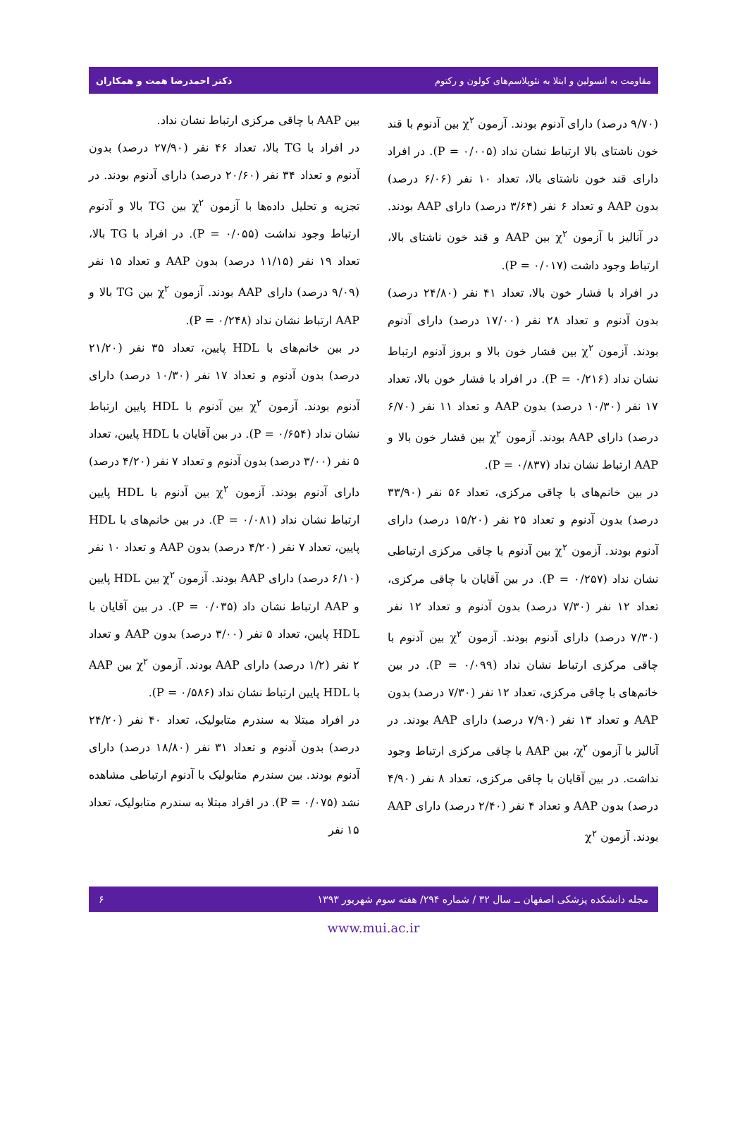مقاومت به انسولین و ابتلا به نئوپلاسم‌های کولون و رکتوم دکتر احمدرضا همت و همکاران
(۹/۷۰ درصد) دارای آدنوم بودند. آزمون χ<sup>۲</sup> بین آدنوم با قند خون ناشتای بالا ارتباط نشان نداد (P = ۰/۰۰۵). در افراد دارای قند خون ناشتای بالا، تعداد ۱۰ نفر (۶/۰۶ درصد) بدون AAP و تعداد ۶ نفر (۳/۶۴ درصد) دارای AAP بودند. در آنالیز با آزمون χ<sup>۲</sup> بین AAP و قند خون ناشتای بالا، ارتباط وجود داشت (P = ۰/۰۱۷).
در افراد با فشار خون بالا، تعداد ۴۱ نفر (۲۴/۸۰ درصد) بدون آدنوم و تعداد ۲۸ نفر (۱۷/۰۰ درصد) دارای آدنوم بودند. آزمون χ<sup>۲</sup> بین فشار خون بالا و بروز آدنوم ارتباط نشان نداد (P = ۰/۲۱۶). در افراد با فشار خون بالا، تعداد ۱۷ نفر (۱۰/۳۰ درصد) بدون AAP و تعداد ۱۱ نفر (۶/۷۰ درصد) دارای AAP بودند. آزمون χ<sup>۲</sup> بین فشار خون بالا و AAP ارتباط نشان نداد (P = ۰/۸۳۷).
در بین خانم‌های با چاقی مرکزی، تعداد ۵۶ نفر (۳۳/۹۰ درصد) بدون آدنوم و تعداد ۲۵ نفر (۱۵/۲۰ درصد) دارای آدنوم بودند. آزمون χ<sup>۲</sup> بین آدنوم با چاقی مرکزی ارتباطی نشان نداد (P = ۰/۲۵۷). در بین آقایان با چاقی مرکزی، تعداد ۱۲ نفر (۷/۳۰ درصد) بدون آدنوم و تعداد ۱۲ نفر (۷/۳۰ درصد) دارای آدنوم بودند. آزمون χ<sup>۲</sup> بین آدنوم با چاقی مرکزی ارتباط نشان نداد (P = ۰/۰۹۹). در بین خانم‌های با چاقی مرکزی، تعداد ۱۲ نفر (۷/۳۰ درصد) بدون AAP و تعداد ۱۳ نفر (۷/۹۰ درصد) دارای AAP بودند. در آنالیز با آزمون χ<sup>۲</sup>، بین AAP با چاقی مرکزی ارتباط وجود نداشت. در بین آقایان با چاقی مرکزی، تعداد ۸ نفر (۴/۹۰ درصد) بدون AAP و تعداد ۴ نفر (۲/۴۰ درصد) دارای AAP بودند. آزمون χ<sup>۲</sup>
بین AAP با چاقی مرکزی ارتباط نشان نداد.
در افراد با TG بالا، تعداد ۴۶ نفر (۲۷/۹۰ درصد) بدون آدنوم و تعداد ۳۴ نفر (۲۰/۶۰ درصد) دارای آدنوم بودند. در تجزیه و تحلیل داده‌ها با آزمون χ<sup>۲</sup> بین TG بالا و آدنوم ارتباط وجود نداشت (P = ۰/۰۵۵). در افراد با TG بالا، تعداد ۱۹ نفر (۱۱/۱۵ درصد) بدون AAP و تعداد ۱۵ نفر (۹/۰۹ درصد) دارای AAP بودند. آزمون χ<sup>۲</sup> بین TG بالا و AAP ارتباط نشان نداد (P = ۰/۲۴۸).
در بین خانم‌های با HDL پایین، تعداد ۳۵ نفر (۲۱/۲۰ درصد) بدون آدنوم و تعداد ۱۷ نفر (۱۰/۳۰ درصد) دارای آدنوم بودند. آزمون χ<sup>۲</sup> بین آدنوم با HDL پایین ارتباط نشان نداد (P = ۰/۶۵۴). در بین آقایان با HDL پایین، تعداد ۵ نفر (۳/۰۰ درصد) بدون آدنوم و تعداد ۷ نفر (۴/۲۰ درصد) دارای آدنوم بودند. آزمون χ<sup>۲</sup> بین آدنوم با HDL پایین ارتباط نشان نداد (P = ۰/۰۸۱). در بین خانم‌های با HDL پایین، تعداد ۷ نفر (۴/۲۰ درصد) بدون AAP و تعداد ۱۰ نفر (۶/۱۰ درصد) دارای AAP بودند. آزمون χ<sup>۲</sup> بین HDL پایین و AAP ارتباط نشان داد (P = ۰/۰۳۵). در بین آقایان با HDL پایین، تعداد ۵ نفر (۳/۰۰ درصد) بدون AAP و تعداد ۲ نفر (۱/۲ درصد) دارای AAP بودند. آزمون χ<sup>۲</sup> بین AAP با HDL پایین ارتباط نشان نداد (P = ۰/۵۸۶).
در افراد مبتلا به سندرم متابولیک، تعداد ۴۰ نفر (۲۴/۲۰ درصد) بدون آدنوم و تعداد ۳۱ نفر (۱۸/۸۰ درصد) دارای آدنوم بودند. بین سندرم متابولیک با آدنوم ارتباطی مشاهده نشد (P = ۰/۰۷۵). در افراد مبتلا به سندرم متابولیک، تعداد ۱۵ نفر
مجله دانشکده پزشکی اصفهان ــ سال ۳۲ / شماره ۲۹۴/ هفته سوم شهریور ۱۳۹۳ ۶
www.mui.ac.ir